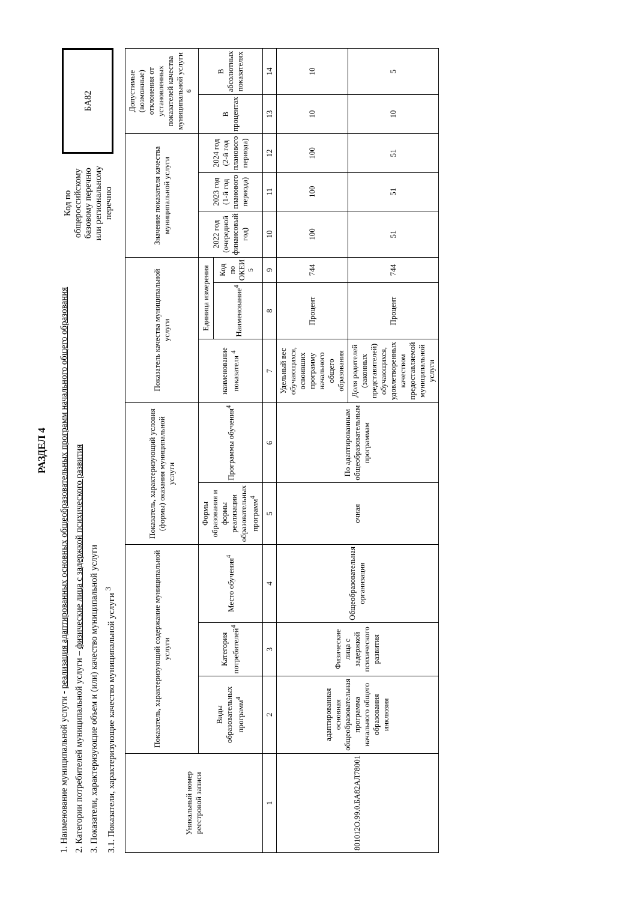РАЗДЕЛ 4
1. Наименование муниципальной услуги - реализация адаптированных основных общеобразовательных программ начального общего образования
2. Категории потребителей муниципальной услуги – физические лица с задержкой психического развития
3. Показатели, характеризующие объем и (или) качество муниципальной услуги
3.1. Показатели, характеризующие качество муниципальной услуги <sup>3</sup>
Код по
общероссийскому
базовому перечню
или региональному
перечню
БА82
| Уникальный номер реестровой записи | Показатель, характеризующий содержание муниципальной услуги | | | Показатель, характеризующий условия (формы) оказания муниципальной услуги | | Показатель качества муниципальной услуги | | | Значение показателя качества муниципальной услуги | | | Допустимые (возможные) отклонения от установленных показателей качества муниципальной услуги <sup>6</sup> | |
| --- | --- | --- | --- | --- | --- | --- | --- | --- | --- | --- | --- | --- | --- |
| | Виды образовательных программ<sup>4</sup> | Категория потребителей<sup>4</sup> | Место обучения<sup>4</sup> | Формы образования и формы реализации образовательных программ<sup>4</sup> | Программы обучения<sup>4</sup> | наименование показателя <sup>4</sup> | Единица измерения | | 2022 год (очередной финансовый год) | 2023 год (1-й год планового периода) | 2024 год (2-й год планового периода) | В процентах | В абсолютных показателях |
| | | | | | | | Наименование<sup>4</sup> | Код по ОКЕИ <sup>5</sup> | | | | | |
| 1 | 2 | 3 | 4 | 5 | 6 | 7 | 8 | 9 | 10 | 11 | 12 | 13 | 14 |
| 801012О.99.0.БА82АЛ78001 | адаптированная основная общеобразовательная программа начального общего образования инклюзия | Физические лица с задержкой психического развития | Общеобразовательная организация | очная | По адаптированным общеобразовательным программам | Удельный вес обучающихся, освоивших программу начального общего образования | Процент | 744 | 100 | 100 | 100 | 10 | 10 |
| | | | | | | Доля родителей (законных представителей) обучающихся, удовлетворенных качеством предоставляемой муниципальной услуги | Процент | 744 | 51 | 51 | 51 | 10 | 5 |